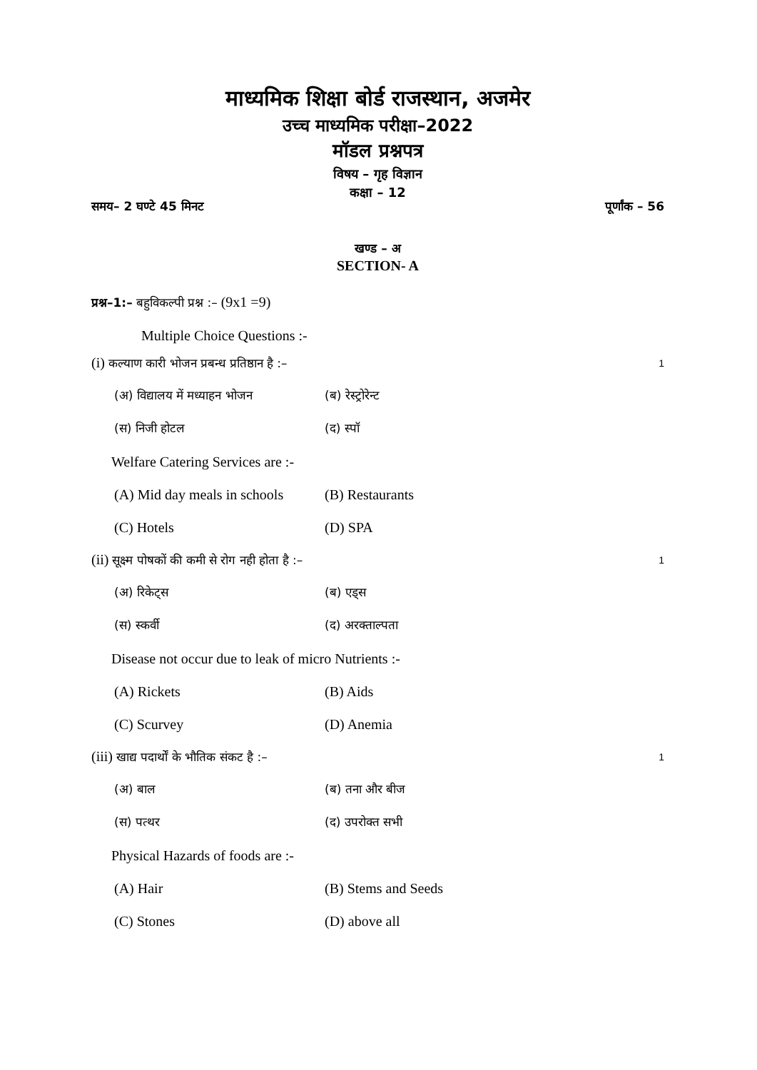माध्यमिक शिक्षा बोर्ड राजस्थान, अजमेर
उच्च माध्यमिक परीक्षा–2022
मॉडल प्रश्नपत्र
विषय – गृह विज्ञान
कक्षा – 12
समय– 2 घण्टे 45 मिनट पूर्णांक – 56
खण्ड – अ
SECTION- A
प्रश्न–1:– बहुविकल्पी प्रश्न :– (9x1 =9)
Multiple Choice Questions :-
(i) कल्याण कारी भोजन प्रबन्ध प्रतिष्ठान है :– 1
(अ) विद्यालय में मध्याहन भोजन (ब) रेस्ट्रोरेन्ट
(स) निजी होटल (द) स्पॉ
Welfare Catering Services are :-
(A) Mid day meals in schools (B) Restaurants
(C) Hotels (D) SPA
(ii) सूक्ष्म पोषकों की कमी से रोग नही होता है :– 1
(अ) रिकेट्स (ब) एड्स
(स) स्कर्वी (द) अरक्ताल्पता
Disease not occur due to leak of micro Nutrients :-
(A) Rickets (B) Aids
(C) Scurvey (D) Anemia
(iii) खाद्य पदार्थों के भौतिक संकट है :– 1
(अ) बाल (ब) तना और बीज
(स) पत्थर (द) उपरोक्त सभी
Physical Hazards of foods are :-
(A) Hair (B) Stems and Seeds
(C) Stones (D) above all